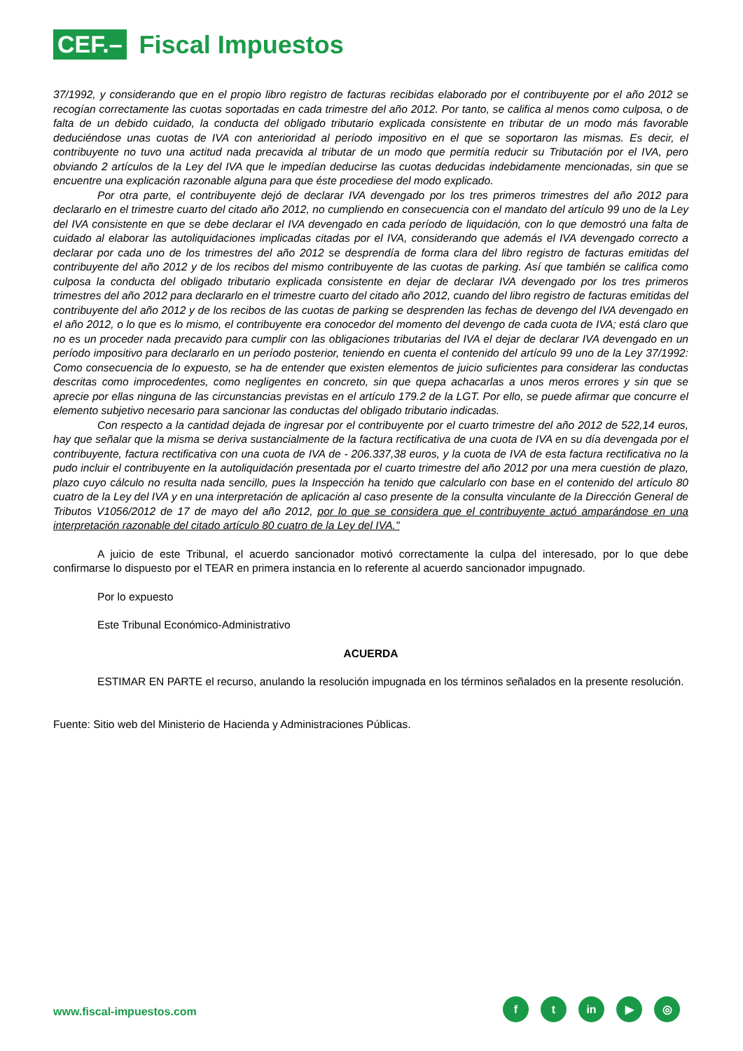CEF.–
Fiscal Impuestos
37/1992, y considerando que en el propio libro registro de facturas recibidas elaborado por el contribuyente por el año 2012 se recogían correctamente las cuotas soportadas en cada trimestre del año 2012. Por tanto, se califica al menos como culposa, o de falta de un debido cuidado, la conducta del obligado tributario explicada consistente en tributar de un modo más favorable deduciéndose unas cuotas de IVA con anterioridad al período impositivo en el que se soportaron las mismas. Es decir, el contribuyente no tuvo una actitud nada precavida al tributar de un modo que permitía reducir su Tributación por el IVA, pero obviando 2 artículos de la Ley del IVA que le impedían deducirse las cuotas deducidas indebidamente mencionadas, sin que se encuentre una explicación razonable alguna para que éste procediese del modo explicado.
Por otra parte, el contribuyente dejó de declarar IVA devengado por los tres primeros trimestres del año 2012 para declararlo en el trimestre cuarto del citado año 2012, no cumpliendo en consecuencia con el mandato del artículo 99 uno de la Ley del IVA consistente en que se debe declarar el IVA devengado en cada período de liquidación, con lo que demostró una falta de cuidado al elaborar las autoliquidaciones implicadas citadas por el IVA, considerando que además el IVA devengado correcto a declarar por cada uno de los trimestres del año 2012 se desprendía de forma clara del libro registro de facturas emitidas del contribuyente del año 2012 y de los recibos del mismo contribuyente de las cuotas de parking. Así que también se califica como culposa la conducta del obligado tributario explicada consistente en dejar de declarar IVA devengado por los tres primeros trimestres del año 2012 para declararlo en el trimestre cuarto del citado año 2012, cuando del libro registro de facturas emitidas del contribuyente del año 2012 y de los recibos de las cuotas de parking se desprenden las fechas de devengo del IVA devengado en el año 2012, o lo que es lo mismo, el contribuyente era conocedor del momento del devengo de cada cuota de IVA; está claro que no es un proceder nada precavido para cumplir con las obligaciones tributarias del IVA el dejar de declarar IVA devengado en un período impositivo para declararlo en un período posterior, teniendo en cuenta el contenido del artículo 99 uno de la Ley 37/1992: Como consecuencia de lo expuesto, se ha de entender que existen elementos de juicio suficientes para considerar las conductas descritas como improcedentes, como negligentes en concreto, sin que quepa achacarlas a unos meros errores y sin que se aprecie por ellas ninguna de las circunstancias previstas en el artículo 179.2 de la LGT. Por ello, se puede afirmar que concurre el elemento subjetivo necesario para sancionar las conductas del obligado tributario indicadas.
Con respecto a la cantidad dejada de ingresar por el contribuyente por el cuarto trimestre del año 2012 de 522,14 euros, hay que señalar que la misma se deriva sustancialmente de la factura rectificativa de una cuota de IVA en su día devengada por el contribuyente, factura rectificativa con una cuota de IVA de - 206.337,38 euros, y la cuota de IVA de esta factura rectificativa no la pudo incluir el contribuyente en la autoliquidación presentada por el cuarto trimestre del año 2012 por una mera cuestión de plazo, plazo cuyo cálculo no resulta nada sencillo, pues la Inspección ha tenido que calcularlo con base en el contenido del artículo 80 cuatro de la Ley del IVA y en una interpretación de aplicación al caso presente de la consulta vinculante de la Dirección General de Tributos V1056/2012 de 17 de mayo del año 2012, por lo que se considera que el contribuyente actuó amparándose en una interpretación razonable del citado artículo 80 cuatro de la Ley del IVA."
A juicio de este Tribunal, el acuerdo sancionador motivó correctamente la culpa del interesado, por lo que debe confirmarse lo dispuesto por el TEAR en primera instancia en lo referente al acuerdo sancionador impugnado.
Por lo expuesto
Este Tribunal Económico-Administrativo
ACUERDA
ESTIMAR EN PARTE el recurso, anulando la resolución impugnada en los términos señalados en la presente resolución.
Fuente: Sitio web del Ministerio de Hacienda y Administraciones Públicas.
www.fiscal-impuestos.com
f t in ▶ ◎